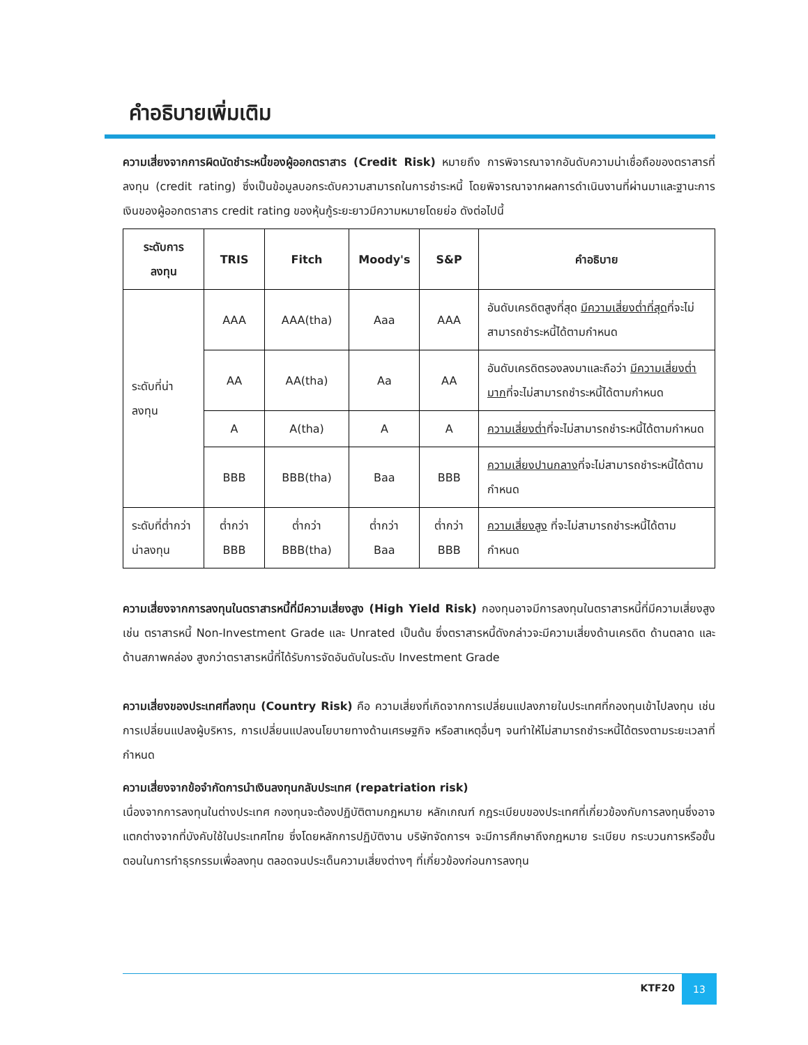คำอธิบายเพิ่มเติม
ความเสี่ยงจากการผิดนัดชำระหนี้ของผู้ออกตราสาร (Credit Risk) หมายถึง การพิจารณาจากอันดับความน่าเชื่อถือของตราสารที่ลงทุน (credit rating) ซึ่งเป็นข้อมูลบอกระดับความสามารถในการชำระหนี้ โดยพิจารณาจากผลการดำเนินงานที่ผ่านมาและฐานะการเงินของผู้ออกตราสาร credit rating ของหุ้นกู้ระยะยาวมีความหมายโดยย่อ ดังต่อไปนี้
| ระดับการลงทุน | TRIS | Fitch | Moody's | S&P | คำอธิบาย |
| --- | --- | --- | --- | --- | --- |
| ระดับที่น่าลงทุน | AAA | AAA(tha) | Aaa | AAA | อันดับเครดิตสูงที่สุด มีความเสี่ยงต่ำที่สุด ที่จะไม่สามารถชำระหนี้ได้ตามกำหนด |
| | AA | AA(tha) | Aa | AA | อันดับเครดิตรองลงมาและถือว่า มีความเสี่ยงต่ำมาก ที่จะไม่สามารถชำระหนี้ได้ตามกำหนด |
| | A | A(tha) | A | A | ความเสี่ยงต่ำ ที่จะไม่สามารถชำระหนี้ได้ตามกำหนด |
| | BBB | BBB(tha) | Baa | BBB | ความเสี่ยงปานกลาง ที่จะไม่สามารถชำระหนี้ได้ตามกำหนด |
| ระดับที่ต่ำกว่าน่าลงทุน | ต่ำกว่า BBB | ต่ำกว่า BBB(tha) | ต่ำกว่า Baa | ต่ำกว่า BBB | ความเสี่ยงสูง ที่จะไม่สามารถชำระหนี้ได้ตามกำหนด |
ความเสี่ยงจากการลงทุนในตราสารหนี้ที่มีความเสี่ยงสูง (High Yield Risk) กองทุนอาจมีการลงทุนในตราสารหนี้ที่มีความเสี่ยงสูง เช่น ตราสารหนี้ Non-Investment Grade และ Unrated เป็นต้น ซึ่งตราสารหนี้ดังกล่าวจะมีความเสี่ยงด้านเครดิต ด้านตลาด และด้านสภาพคล่อง สูงกว่าตราสารหนี้ที่ได้รับการจัดอันดับในระดับ Investment Grade
ความเสี่ยงของประเทศที่ลงทุน (Country Risk) คือ ความเสี่ยงที่เกิดจากการเปลี่ยนแปลงภายในประเทศที่กองทุนเข้าไปลงทุน เช่น การเปลี่ยนแปลงผู้บริหาร, การเปลี่ยนแปลงนโยบายทางด้านเศรษฐกิจ หรือสาเหตุอื่นๆ จนทำให้ไม่สามารถชำระหนี้ได้ตรงตามระยะเวลาที่กำหนด
ความเสี่ยงจากข้อจำกัดการนำเงินลงทุนกลับประเทศ (repatriation risk)
เนื่องจากการลงทุนในต่างประเทศ กองทุนจะต้องปฏิบัติตามกฎหมาย หลักเกณฑ์ กฎระเบียบของประเทศที่เกี่ยวข้องกับการลงทุนซึ่งอาจแตกต่างจากที่บังคับใช้ในประเทศไทย ซึ่งโดยหลักการปฏิบัติงาน บริษัทจัดการฯ จะมีการศึกษาถึงกฎหมาย ระเบียบ กระบวนการหรือขั้นตอนในการทำธุรกรรมเพื่อลงทุน ตลอดจนประเด็นความเสี่ยงต่างๆ ที่เกี่ยวข้องก่อนการลงทุน
KTF20
13